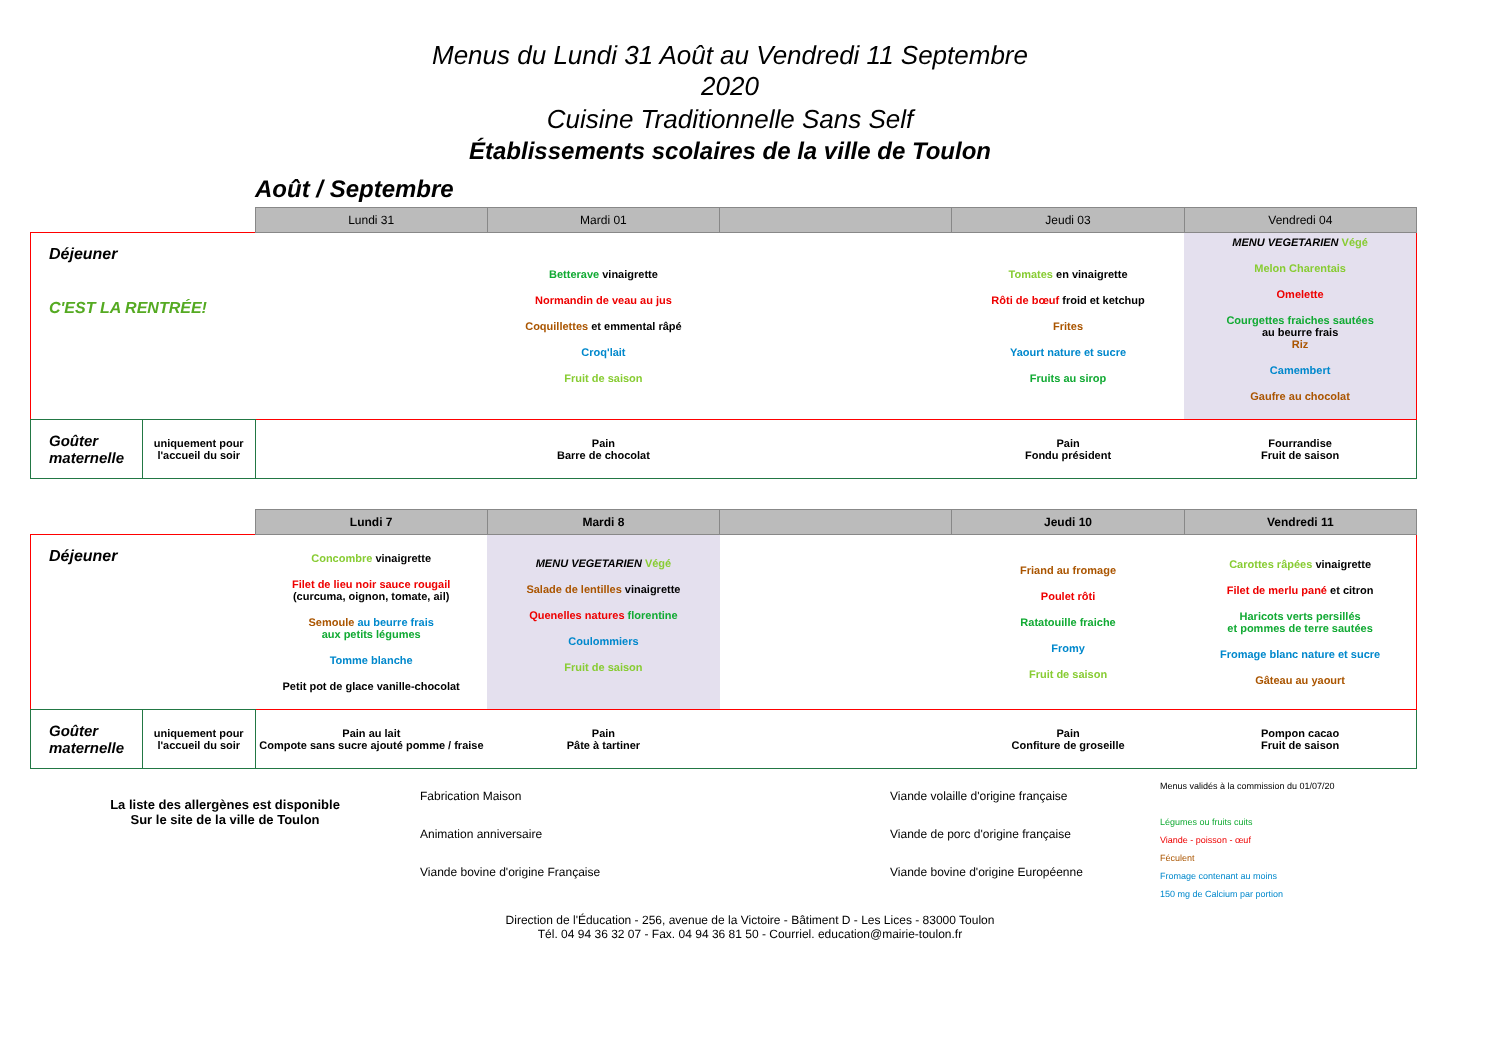Menus du Lundi 31 Août au Vendredi 11 Septembre 2020
Cuisine Traditionnelle Sans Self
Établissements scolaires de la ville de Toulon
Août / Septembre
| | | Lundi 31 | Mardi 01 | | Jeudi 03 | Vendredi 04 |
| --- | --- | --- | --- | --- | --- | --- |
| Déjeuner C'EST LA RENTRÉE! | | | Betterave vinaigrette Normandin de veau au jus Coquillettes et emmental râpé Croq'lait Fruit de saison | | Tomates en vinaigrette Rôti de bœuf froid et ketchup Frites Yaourt nature et sucre Fruits au sirop | MENU VEGETARIEN Végé Melon Charentais Omelette Courgettes fraiches sautées au beurre frais Riz Camembert Gaufre au chocolat |
| Goûter maternelle | uniquement pour l'accueil du soir | | Pain Barre de chocolat | | Pain Fondu président | Fourrandise Fruit de saison |
| | | Lundi 7 | Mardi 8 | | Jeudi 10 | Vendredi 11 |
| --- | --- | --- | --- | --- | --- | --- |
| Déjeuner | | Concombre vinaigrette Filet de lieu noir sauce rougail (curcuma, oignon, tomate, ail) Semoule au beurre frais aux petits légumes Tomme blanche Petit pot de glace vanille-chocolat | MENU VEGETARIEN Végé Salade de lentilles vinaigrette Quenelles natures florentine Coulommiers Fruit de saison | | Friand au fromage Poulet rôti Ratatouille fraiche Fromy Fruit de saison | Carottes râpées vinaigrette Filet de merlu pané et citron Haricots verts persillés et pommes de terre sautées Fromage blanc nature et sucre Gâteau au yaourt |
| Goûter maternelle | uniquement pour l'accueil du soir | Pain au lait Compote sans sucre ajouté pomme / fraise | Pain Pâte à tartiner | | Pain Confiture de groseille | Pompon cacao Fruit de saison |
La liste des allergènes est disponible
Sur le site de la ville de Toulon
Fabrication Maison
Animation anniversaire
Viande bovine d'origine Française
Viande volaille d'origine française
Viande de porc d'origine française
Viande bovine d'origine Européenne
Menus validés à la commission du 01/07/20
Légumes ou fruits cuits
Viande - poisson - œuf
Féculent
Fromage contenant au moins
150 mg de Calcium par portion
Direction de l'Éducation - 256, avenue de la Victoire - Bâtiment D - Les Lices - 83000 Toulon
Tél. 04 94 36 32 07 - Fax. 04 94 36 81 50 - Courriel. education@mairie-toulon.fr